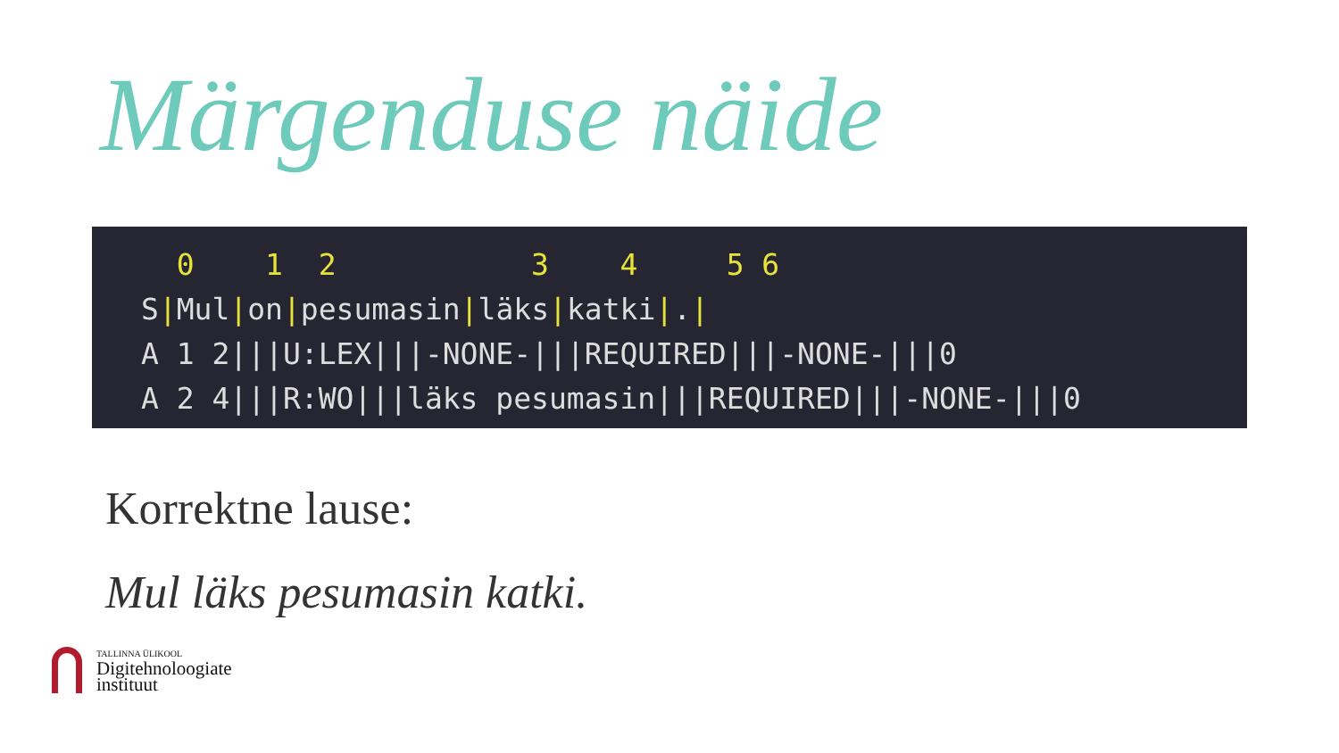Märgenduse näide
  0    1  2           3    4     5 6
S|Mul|on|pesumasin|läks|katki|.|
A 1 2|||U:LEX|||-NONE-|||REQUIRED|||-NONE-|||0
A 2 4|||R:WO|||läks pesumasin|||REQUIRED|||-NONE-|||0
Korrektne lause:
Mul läks pesumasin katki.
TALLINNA ÜLIKOOL
Digitehnoloogiate
instituut